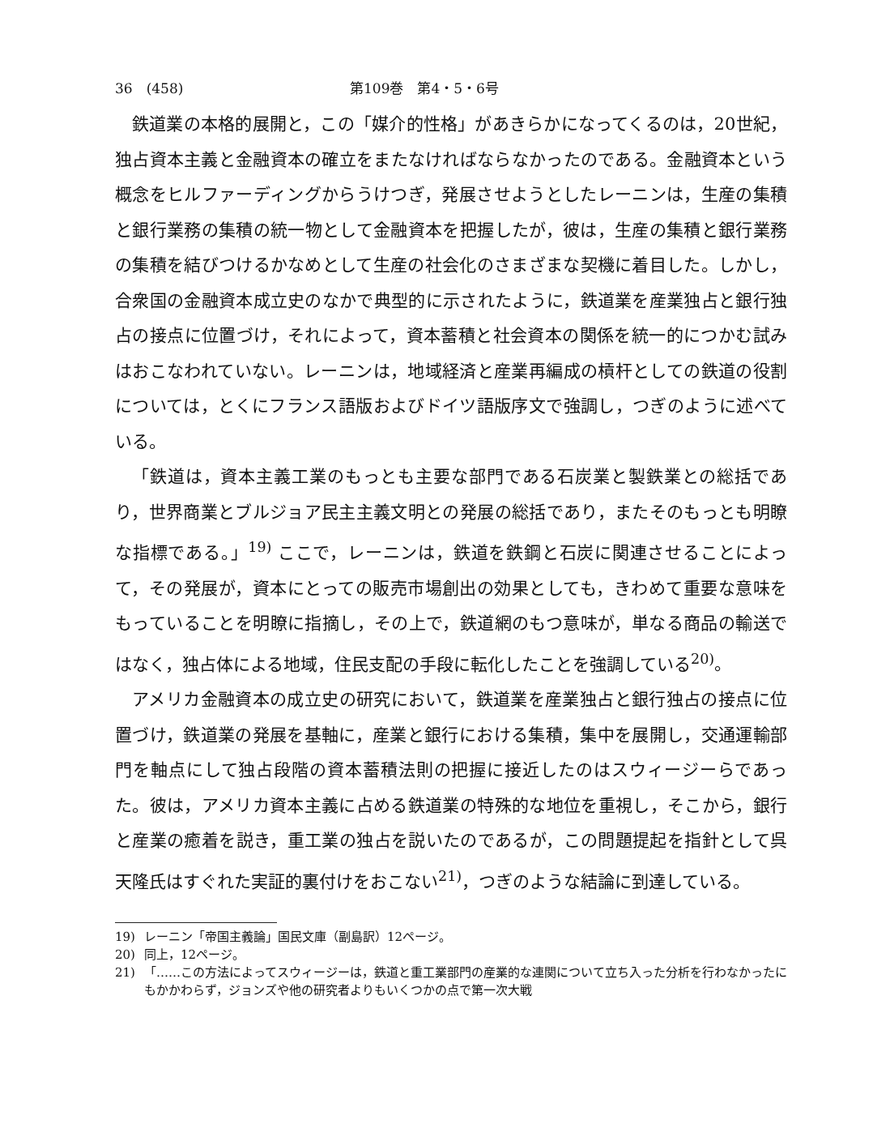36　(458) 第109巻　第4・5・6号
鉄道業の本格的展開と，この「媒介的性格」があきらかになってくるのは，20世紀，独占資本主義と金融資本の確立をまたなければならなかったのである。金融資本という概念をヒルファーディングからうけつぎ，発展させようとしたレーニンは，生産の集積と銀行業務の集積の統一物として金融資本を把握したが，彼は，生産の集積と銀行業務の集積を結びつけるかなめとして生産の社会化のさまざまな契機に着目した。しかし，合衆国の金融資本成立史のなかで典型的に示されたように，鉄道業を産業独占と銀行独占の接点に位置づけ，それによって，資本蓄積と社会資本の関係を統一的につかむ試みはおこなわれていない。レーニンは，地域経済と産業再編成の槓杆としての鉄道の役割については，とくにフランス語版およびドイツ語版序文で強調し，つぎのように述べている。
「鉄道は，資本主義工業のもっとも主要な部門である石炭業と製鉄業との総括であり，世界商業とブルジョア民主主義文明との発展の総括であり，またそのもっとも明瞭な指標である。」<sup>19)</sup> ここで，レーニンは，鉄道を鉄鋼と石炭に関連させることによって，その発展が，資本にとっての販売市場創出の効果としても，きわめて重要な意味をもっていることを明瞭に指摘し，その上で，鉄道網のもつ意味が，単なる商品の輸送ではなく，独占体による地域，住民支配の手段に転化したことを強調している<sup>20)</sup>。
アメリカ金融資本の成立史の研究において，鉄道業を産業独占と銀行独占の接点に位置づけ，鉄道業の発展を基軸に，産業と銀行における集積，集中を展開し，交通運輸部門を軸点にして独占段階の資本蓄積法則の把握に接近したのはスウィージーらであった。彼は，アメリカ資本主義に占める鉄道業の特殊的な地位を重視し，そこから，銀行と産業の癒着を説き，重工業の独占を説いたのであるが，この問題提起を指針として呉天隆氏はすぐれた実証的裏付けをおこない<sup>21)</sup>，つぎのような結論に到達している。
19) レーニン「帝国主義論」国民文庫（副島訳）12ページ。
20) 同上，12ページ。
21) 「……この方法によってスウィージーは，鉄道と重工業部門の産業的な連関について立ち入った分析を行わなかったにもかかわらず，ジョンズや他の研究者よりもいくつかの点で第一次大戦